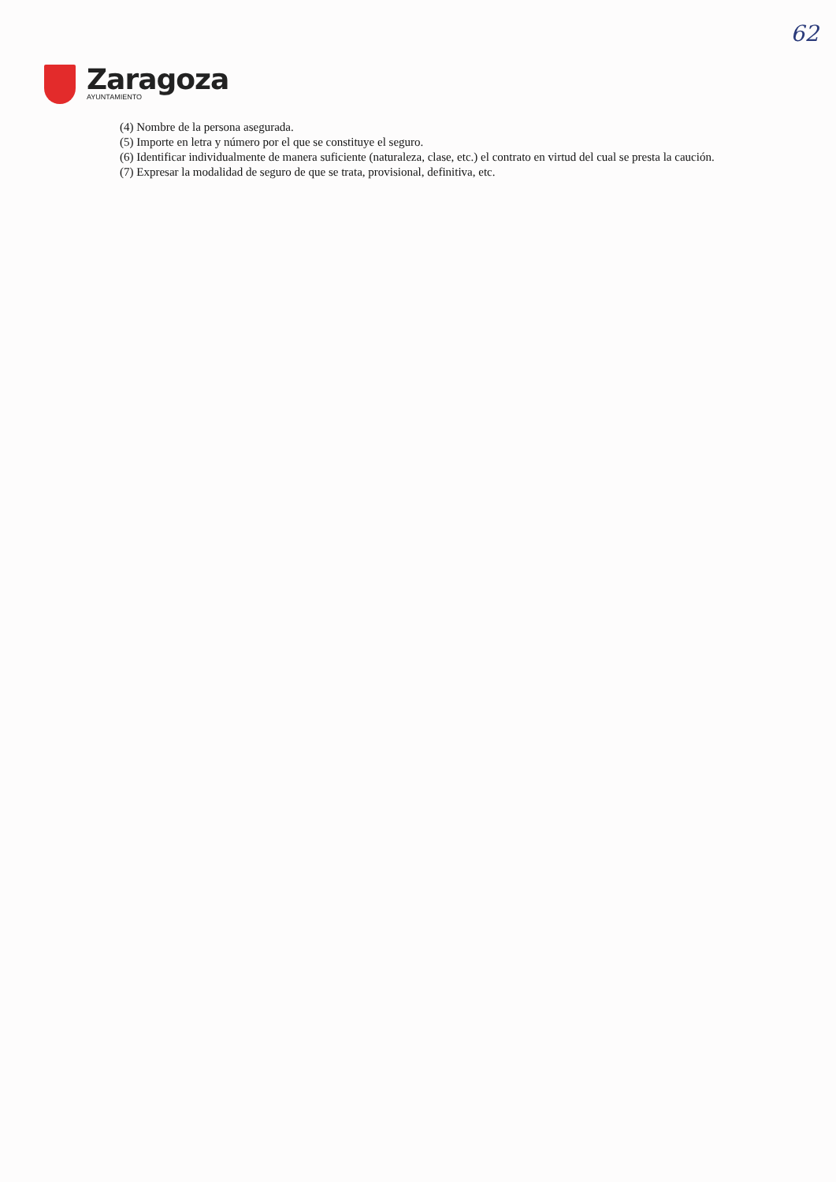62
Zaragoza
AYUNTAMIENTO
(4) Nombre de la persona asegurada.
(5) Importe en letra y número por el que se constituye el seguro.
(6) Identificar individualmente de manera suficiente (naturaleza, clase, etc.) el contrato en virtud del cual se presta la caución.
(7) Expresar la modalidad de seguro de que se trata, provisional, definitiva, etc.